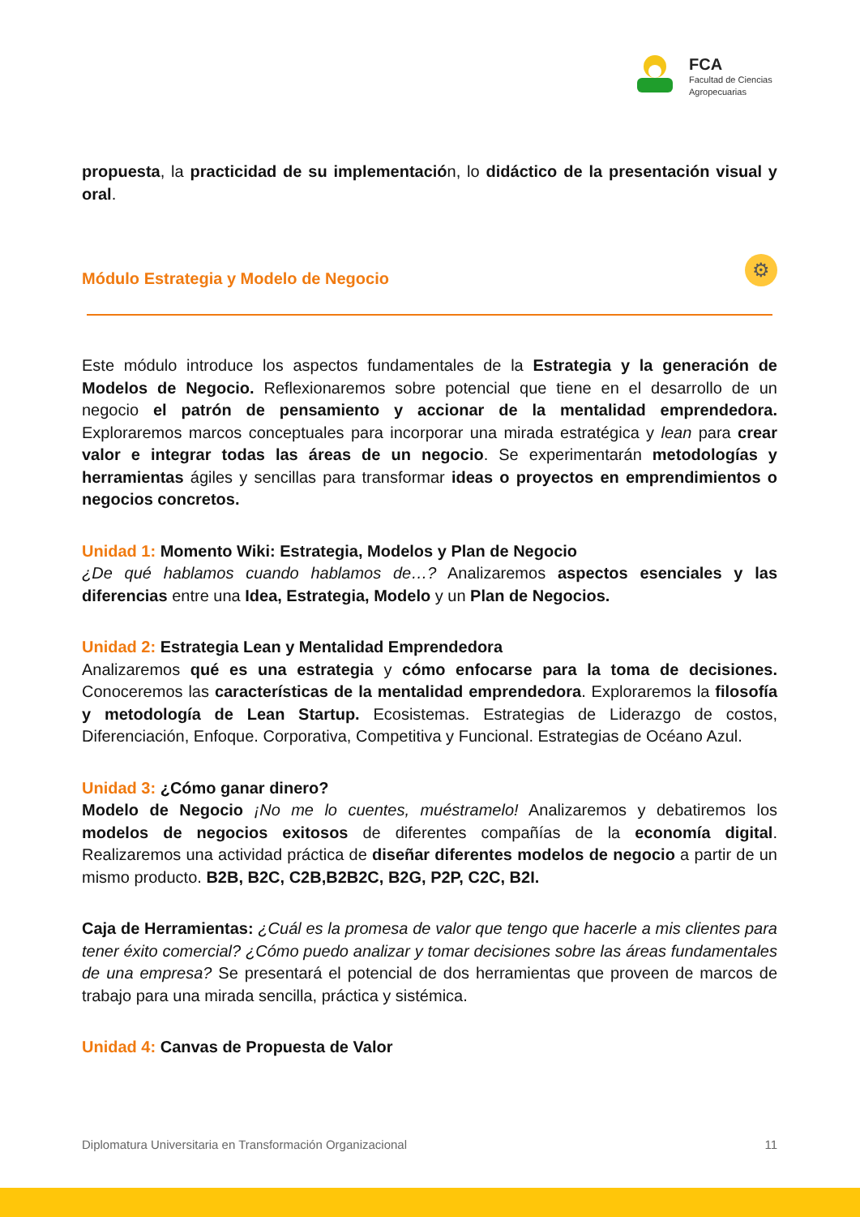FCA
Facultad de Ciencias
Agropecuarias
propuesta, la practicidad de su implementación, lo didáctico de la presentación visual y oral.
Módulo Estrategia y Modelo de Negocio
⚙
Este módulo introduce los aspectos fundamentales de la Estrategia y la generación de Modelos de Negocio. Reflexionaremos sobre potencial que tiene en el desarrollo de un negocio el patrón de pensamiento y accionar de la mentalidad emprendedora. Exploraremos marcos conceptuales para incorporar una mirada estratégica y lean para crear valor e integrar todas las áreas de un negocio. Se experimentarán metodologías y herramientas ágiles y sencillas para transformar ideas o proyectos en emprendimientos o negocios concretos.
Unidad 1: Momento Wiki: Estrategia, Modelos y Plan de Negocio
¿De qué hablamos cuando hablamos de…? Analizaremos aspectos esenciales y las diferencias entre una Idea, Estrategia, Modelo y un Plan de Negocios.
Unidad 2: Estrategia Lean y Mentalidad Emprendedora
Analizaremos qué es una estrategia y cómo enfocarse para la toma de decisiones. Conoceremos las características de la mentalidad emprendedora. Exploraremos la filosofía y metodología de Lean Startup. Ecosistemas. Estrategias de Liderazgo de costos, Diferenciación, Enfoque. Corporativa, Competitiva y Funcional. Estrategias de Océano Azul.
Unidad 3: ¿Cómo ganar dinero?
Modelo de Negocio ¡No me lo cuentes, muéstramelo! Analizaremos y debatiremos los modelos de negocios exitosos de diferentes compañías de la economía digital. Realizaremos una actividad práctica de diseñar diferentes modelos de negocio a partir de un mismo producto. B2B, B2C, C2B,B2B2C, B2G, P2P, C2C, B2I.
Caja de Herramientas: ¿Cuál es la promesa de valor que tengo que hacerle a mis clientes para tener éxito comercial? ¿Cómo puedo analizar y tomar decisiones sobre las áreas fundamentales de una empresa? Se presentará el potencial de dos herramientas que proveen de marcos de trabajo para una mirada sencilla, práctica y sistémica.
Unidad 4: Canvas de Propuesta de Valor
Diplomatura Universitaria en Transformación Organizacional 11